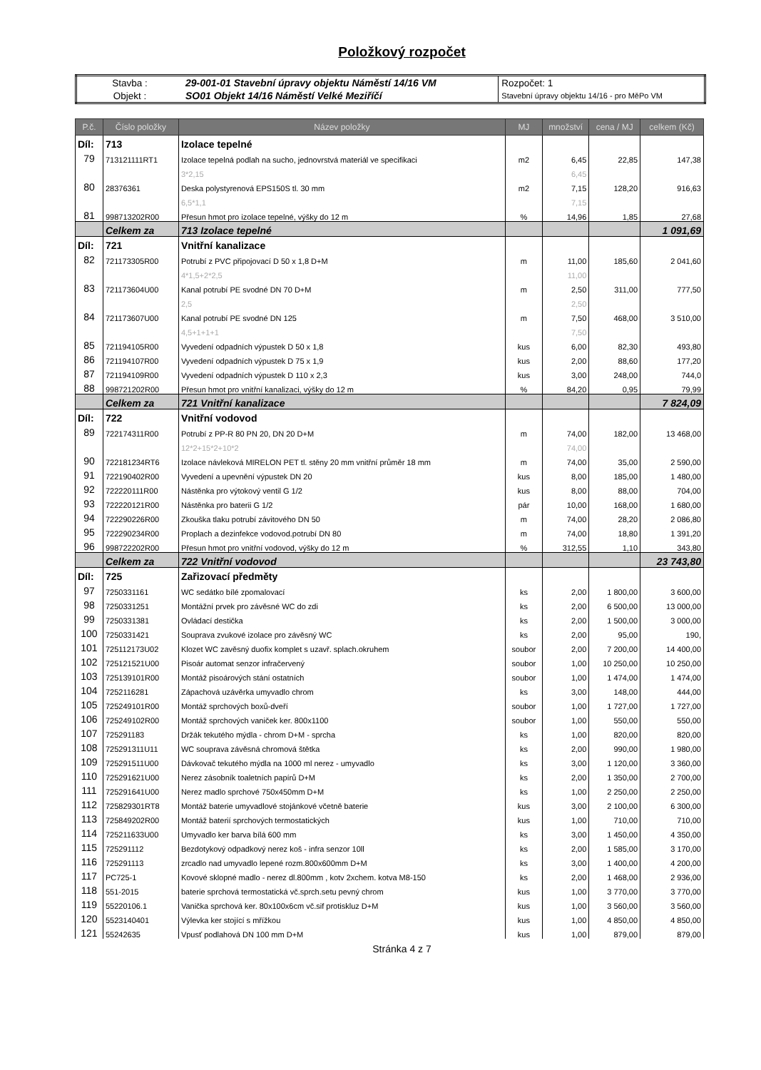Položkový rozpočet
| Stavba : | 29-001-01 Stavební úpravy objektu Náměstí 14/16 VM | Rozpočet: 1 |
| Objekt : | SO01 Objekt 14/16 Náměstí Velké Meziříčí | Stavební úpravy objektu 14/16 - pro MěPo VM |
| P.č. | Číslo položky | Název položky | MJ | množství | cena / MJ | celkem (Kč) |
| --- | --- | --- | --- | --- | --- | --- |
| Díl: | 713 | Izolace tepelné | | | | |
| 79 | 713121111RT1 | Izolace tepelná podlah na sucho, jednovrstvá materiál ve specifikaci | m2 | 6,45 | 22,85 | 147,38 |
| | | 3*2,15 | | 6,45 | | |
| 80 | 28376361 | Deska polystyrenová EPS150S tl. 30 mm | m2 | 7,15 | 128,20 | 916,63 |
| | | 6,5*1,1 | | 7,15 | | |
| 81 | 998713202R00 | Přesun hmot pro izolace tepelné, výšky do 12 m | % | 14,96 | 1,85 | 27,68 |
| | Celkem za | 713 Izolace tepelné | | | | 1 091,69 |
| Díl: | 721 | Vnitřní kanalizace | | | | |
| 82 | 721173305R00 | Potrubí z PVC připojovací D 50 x 1,8 D+M | m | 11,00 | 185,60 | 2 041,60 |
| | | 4*1,5+2*2,5 | | 11,00 | | |
| 83 | 721173604U00 | Kanal potrubí PE svodné DN 70 D+M | m | 2,50 | 311,00 | 777,50 |
| | | 2,5 | | 2,50 | | |
| 84 | 721173607U00 | Kanal potrubí PE svodné DN 125 | m | 7,50 | 468,00 | 3 510,00 |
| | | 4,5+1+1+1 | | 7,50 | | |
| 85 | 721194105R00 | Vyvedení odpadních výpustek D 50 x 1,8 | kus | 6,00 | 82,30 | 493,80 |
| 86 | 721194107R00 | Vyvedení odpadních výpustek D 75 x 1,9 | kus | 2,00 | 88,60 | 177,20 |
| 87 | 721194109R00 | Vyvedení odpadních výpustek D 110 x 2,3 | kus | 3,00 | 248,00 | 744,0 |
| 88 | 998721202R00 | Přesun hmot pro vnitřní kanalizaci, výšky do 12 m | % | 84,20 | 0,95 | 79,99 |
| | Celkem za | 721 Vnitřní kanalizace | | | | 7 824,09 |
| Díl: | 722 | Vnitřní vodovod | | | | |
| 89 | 722174311R00 | Potrubí z PP-R 80 PN 20, DN 20 D+M | m | 74,00 | 182,00 | 13 468,00 |
| | | 12*2+15*2+10*2 | | 74,00 | | |
| 90 | 722181234RT6 | Izolace návleková MIRELON PET tl. stěny 20 mm vnitřní průměr 18 mm | m | 74,00 | 35,00 | 2 590,00 |
| 91 | 722190402R00 | Vyvedení a upevnění výpustek DN 20 | kus | 8,00 | 185,00 | 1 480,00 |
| 92 | 722220111R00 | Nástěnka pro výtokový ventil G 1/2 | kus | 8,00 | 88,00 | 704,00 |
| 93 | 722220121R00 | Nástěnka pro baterii G 1/2 | pár | 10,00 | 168,00 | 1 680,00 |
| 94 | 722290226R00 | Zkouška tlaku potrubí závitového DN 50 | m | 74,00 | 28,20 | 2 086,80 |
| 95 | 722290234R00 | Proplach a dezinfekce vodovod.potrubí DN 80 | m | 74,00 | 18,80 | 1 391,20 |
| 96 | 998722202R00 | Přesun hmot pro vnitřní vodovod, výšky do 12 m | % | 312,55 | 1,10 | 343,80 |
| | Celkem za | 722 Vnitřní vodovod | | | | 23 743,80 |
| Díl: | 725 | Zařizovací předměty | | | | |
| 97 | 7250331161 | WC sedátko bílé zpomalovací | ks | 2,00 | 1 800,00 | 3 600,00 |
| 98 | 7250331251 | Montážní prvek pro závěsné WC do zdi | ks | 2,00 | 6 500,00 | 13 000,00 |
| 99 | 7250331381 | Ovládací destička | ks | 2,00 | 1 500,00 | 3 000,00 |
| 100 | 7250331421 | Souprava zvukové izolace pro závěsný WC | ks | 2,00 | 95,00 | 190, |
| 101 | 725112173U02 | Klozet WC zavěsný duofix komplet s uzavř. splach.okruhem | soubor | 2,00 | 7 200,00 | 14 400,00 |
| 102 | 725121521U00 | Pisoár automat senzor infračervený | soubor | 1,00 | 10 250,00 | 10 250,00 |
| 103 | 725139101R00 | Montáž pisoárových stání ostatních | soubor | 1,00 | 1 474,00 | 1 474,00 |
| 104 | 7252116281 | Zápachová uzávěrka umyvadlo chrom | ks | 3,00 | 148,00 | 444,00 |
| 105 | 725249101R00 | Montáž sprchových boxů-dveří | soubor | 1,00 | 1 727,00 | 1 727,00 |
| 106 | 725249102R00 | Montáž sprchových vaniček ker. 800x1100 | soubor | 1,00 | 550,00 | 550,00 |
| 107 | 725291183 | Držák tekutého mýdla - chrom D+M - sprcha | ks | 1,00 | 820,00 | 820,00 |
| 108 | 725291311U11 | WC souprava závěsná chromová štětka | ks | 2,00 | 990,00 | 1 980,00 |
| 109 | 725291511U00 | Dávkovač tekutého mýdla na 1000 ml nerez - umyvadlo | ks | 3,00 | 1 120,00 | 3 360,00 |
| 110 | 725291621U00 | Nerez zásobník toaletních papírů D+M | ks | 2,00 | 1 350,00 | 2 700,00 |
| 111 | 725291641U00 | Nerez madlo sprchové 750x450mm D+M | ks | 1,00 | 2 250,00 | 2 250,00 |
| 112 | 725829301RT8 | Montáž baterie umyvadlové stojánkové včetně baterie | kus | 3,00 | 2 100,00 | 6 300,00 |
| 113 | 725849202R00 | Montáž baterií sprchových termostatických | kus | 1,00 | 710,00 | 710,00 |
| 114 | 725211633U00 | Umyvadlo ker barva bílá 600 mm | ks | 3,00 | 1 450,00 | 4 350,00 |
| 115 | 725291112 | Bezdotykový odpadkový nerez koš - infra senzor 10ll | ks | 2,00 | 1 585,00 | 3 170,00 |
| 116 | 725291113 | zrcadlo nad umyvadlo lepené rozm.800x600mm D+M | ks | 3,00 | 1 400,00 | 4 200,00 |
| 117 | PC725-1 | Kovové sklopné madlo - nerez dl.800mm , kotv 2xchem. kotva M8-150 | ks | 2,00 | 1 468,00 | 2 936,00 |
| 118 | 551-2015 | baterie sprchová termostatická vč.sprch.setu pevný chrom | kus | 1,00 | 3 770,00 | 3 770,00 |
| 119 | 55220106.1 | Vanička sprchová ker. 80x100x6cm vč.sif protiskluz D+M | kus | 1,00 | 3 560,00 | 3 560,00 |
| 120 | 5523140401 | Výlevka ker stojící s mřížkou | kus | 1,00 | 4 850,00 | 4 850,00 |
| 121 | 55242635 | Vpusť podlahová DN 100 mm D+M | kus | 1,00 | 879,00 | 879,00 |
Stránka 4 z 7